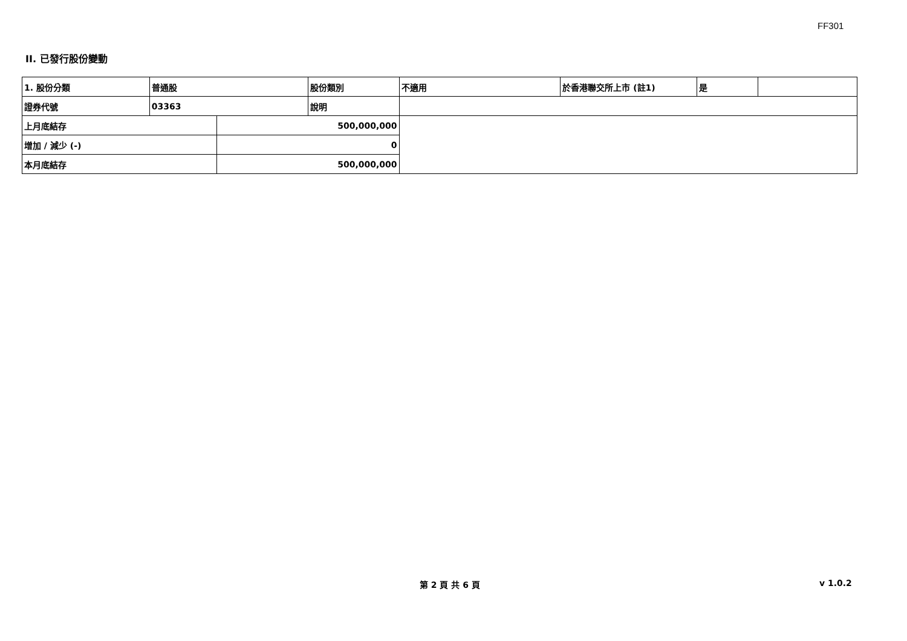FF301
II. 已發行股份變動
| 1. 股份分類 | 普通股 | | 股份類別 | 不適用 | 於香港聯交所上市 (註1) | 是 | |
| 證券代號 | 03363 | | 說明 | | | | |
| 上月底結存 | | 500,000,000 | | | | | |
| 增加 / 減少 (-) | | 0 | | | | | |
| 本月底結存 | | 500,000,000 | | | | | |
第 2 頁 共 6 頁 v 1.0.2